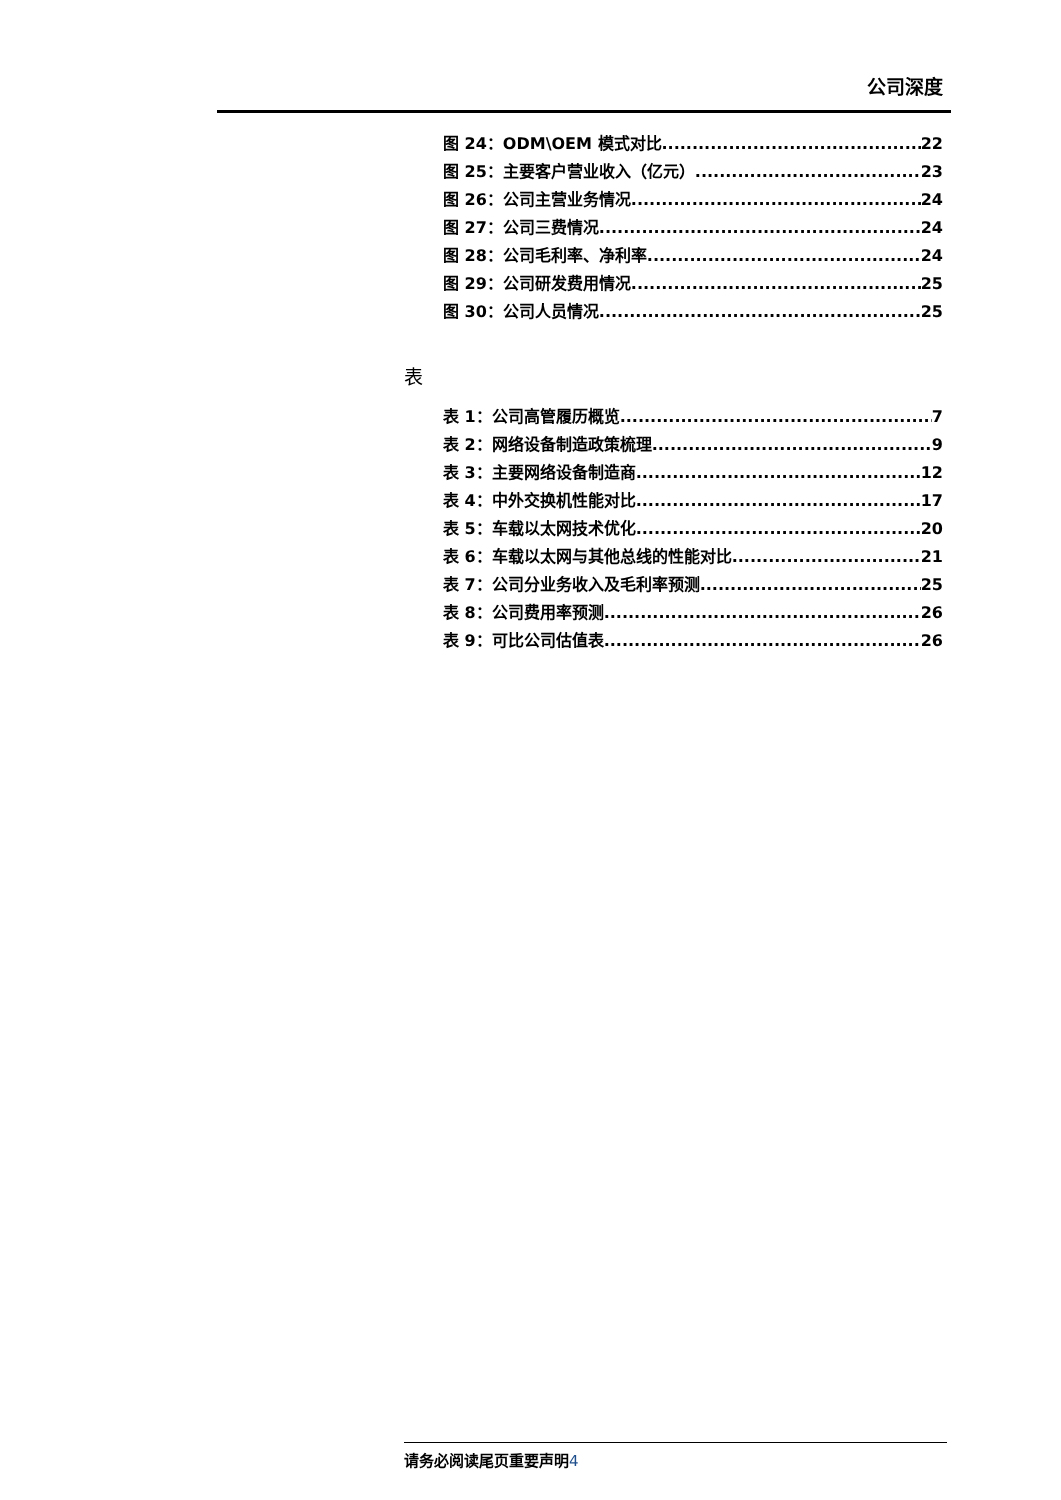公司深度
图 24：ODM\OEM 模式对比 22
图 25：主要客户营业收入（亿元） 23
图 26：公司主营业务情况 24
图 27：公司三费情况 24
图 28：公司毛利率、净利率 24
图 29：公司研发费用情况 25
图 30：公司人员情况 25
表
表 1：公司高管履历概览 7
表 2：网络设备制造政策梳理 9
表 3：主要网络设备制造商 12
表 4：中外交换机性能对比 17
表 5：车载以太网技术优化 20
表 6：车载以太网与其他总线的性能对比 21
表 7：公司分业务收入及毛利率预测 25
表 8：公司费用率预测 26
表 9：可比公司估值表 26
请务必阅读尾页重要声明4